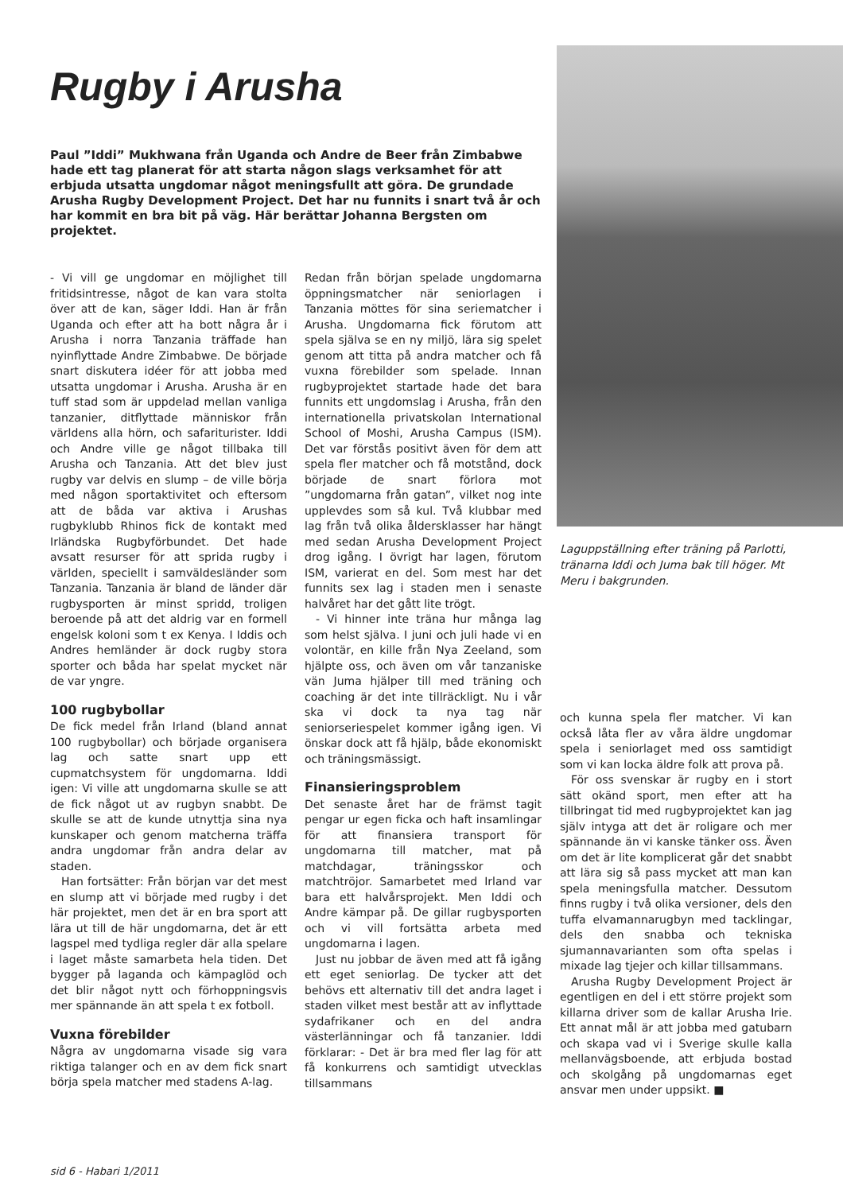Rugby i Arusha
Paul ”Iddi” Mukhwana från Uganda och Andre de Beer från Zimbabwe hade ett tag planerat för att starta någon slags verksamhet för att erbjuda utsatta ungdomar något meningsfullt att göra. De grundade Arusha Rugby Development Project. Det har nu funnits i snart två år och har kommit en bra bit på väg. Här berättar Johanna Bergsten om projektet.
Laguppställning efter träning på Parlotti, tränarna Iddi och Juma bak till höger. Mt Meru i bakgrunden.
- Vi vill ge ungdomar en möjlighet till fritidsintresse, något de kan vara stolta över att de kan, säger Iddi. Han är från Uganda och efter att ha bott några år i Arusha i norra Tanzania träffade han nyinflyttade Andre Zimbabwe. De började snart diskutera idéer för att jobba med utsatta ungdomar i Arusha. Arusha är en tuff stad som är uppdelad mellan vanliga tanzanier, ditflyttade människor från världens alla hörn, och safariturister. Iddi och Andre ville ge något tillbaka till Arusha och Tanzania. Att det blev just rugby var delvis en slump – de ville börja med någon sportaktivitet och eftersom att de båda var aktiva i Arushas rugbyklubb Rhinos fick de kontakt med Irländska Rugbyförbundet. Det hade avsatt resurser för att sprida rugby i världen, speciellt i samväldesländer som Tanzania. Tanzania är bland de länder där rugbysporten är minst spridd, troligen beroende på att det aldrig var en formell engelsk koloni som t ex Kenya. I Iddis och Andres hemländer är dock rugby stora sporter och båda har spelat mycket när de var yngre.
100 rugbybollar
De fick medel från Irland (bland annat 100 rugbybollar) och började organisera lag och satte snart upp ett cupmatchsystem för ungdomarna. Iddi igen: Vi ville att ungdomarna skulle se att de fick något ut av rugbyn snabbt. De skulle se att de kunde utnyttja sina nya kunskaper och genom matcherna träffa andra ungdomar från andra delar av staden.
Han fortsätter: Från början var det mest en slump att vi började med rugby i det här projektet, men det är en bra sport att lära ut till de här ungdomarna, det är ett lagspel med tydliga regler där alla spelare i laget måste samarbeta hela tiden. Det bygger på laganda och kämpaglöd och det blir något nytt och förhoppningsvis mer spännande än att spela t ex fotboll.
Vuxna förebilder
Några av ungdomarna visade sig vara riktiga talanger och en av dem fick snart börja spela matcher med stadens A-lag.
Redan från början spelade ungdomarna öppningsmatcher när seniorlagen i Tanzania möttes för sina seriematcher i Arusha. Ungdomarna fick förutom att spela själva se en ny miljö, lära sig spelet genom att titta på andra matcher och få vuxna förebilder som spelade. Innan rugbyprojektet startade hade det bara funnits ett ungdomslag i Arusha, från den internationella privatskolan International School of Moshi, Arusha Campus (ISM). Det var förstås positivt även för dem att spela fler matcher och få motstånd, dock började de snart förlora mot ”ungdomarna från gatan”, vilket nog inte upplevdes som så kul. Två klubbar med lag från två olika åldersklasser har hängt med sedan Arusha Development Project drog igång. I övrigt har lagen, förutom ISM, varierat en del. Som mest har det funnits sex lag i staden men i senaste halvåret har det gått lite trögt.
- Vi hinner inte träna hur många lag som helst själva. I juni och juli hade vi en volontär, en kille från Nya Zeeland, som hjälpte oss, och även om vår tanzaniske vän Juma hjälper till med träning och coaching är det inte tillräckligt. Nu i vår ska vi dock ta nya tag när seniorseriespelet kommer igång igen. Vi önskar dock att få hjälp, både ekonomiskt och träningsmässigt.
Finansieringsproblem
Det senaste året har de främst tagit pengar ur egen ficka och haft insamlingar för att finansiera transport för ungdomarna till matcher, mat på matchdagar, träningsskor och matchtröjor. Samarbetet med Irland var bara ett halvårsprojekt. Men Iddi och Andre kämpar på. De gillar rugbysporten och vi vill fortsätta arbeta med ungdomarna i lagen.
Just nu jobbar de även med att få igång ett eget seniorlag. De tycker att det behövs ett alternativ till det andra laget i staden vilket mest består att av inflyttade sydafrikaner och en del andra västerlänningar och få tanzanier. Iddi förklarar: - Det är bra med fler lag för att få konkurrens och samtidigt utvecklas tillsammans
och kunna spela fler matcher. Vi kan också låta fler av våra äldre ungdomar spela i seniorlaget med oss samtidigt som vi kan locka äldre folk att prova på.
För oss svenskar är rugby en i stort sätt okänd sport, men efter att ha tillbringat tid med rugbyprojektet kan jag själv intyga att det är roligare och mer spännande än vi kanske tänker oss. Även om det är lite komplicerat går det snabbt att lära sig så pass mycket att man kan spela meningsfulla matcher. Dessutom finns rugby i två olika versioner, dels den tuffa elvamannarugbyn med tacklingar, dels den snabba och tekniska sjumannavarianten som ofta spelas i mixade lag tjejer och killar tillsammans.
Arusha Rugby Development Project är egentligen en del i ett större projekt som killarna driver som de kallar Arusha Irie. Ett annat mål är att jobba med gatubarn och skapa vad vi i Sverige skulle kalla mellanvägsboende, att erbjuda bostad och skolgång på ungdomarnas eget ansvar men under uppsikt. ■
sid 6 - Habari 1/2011